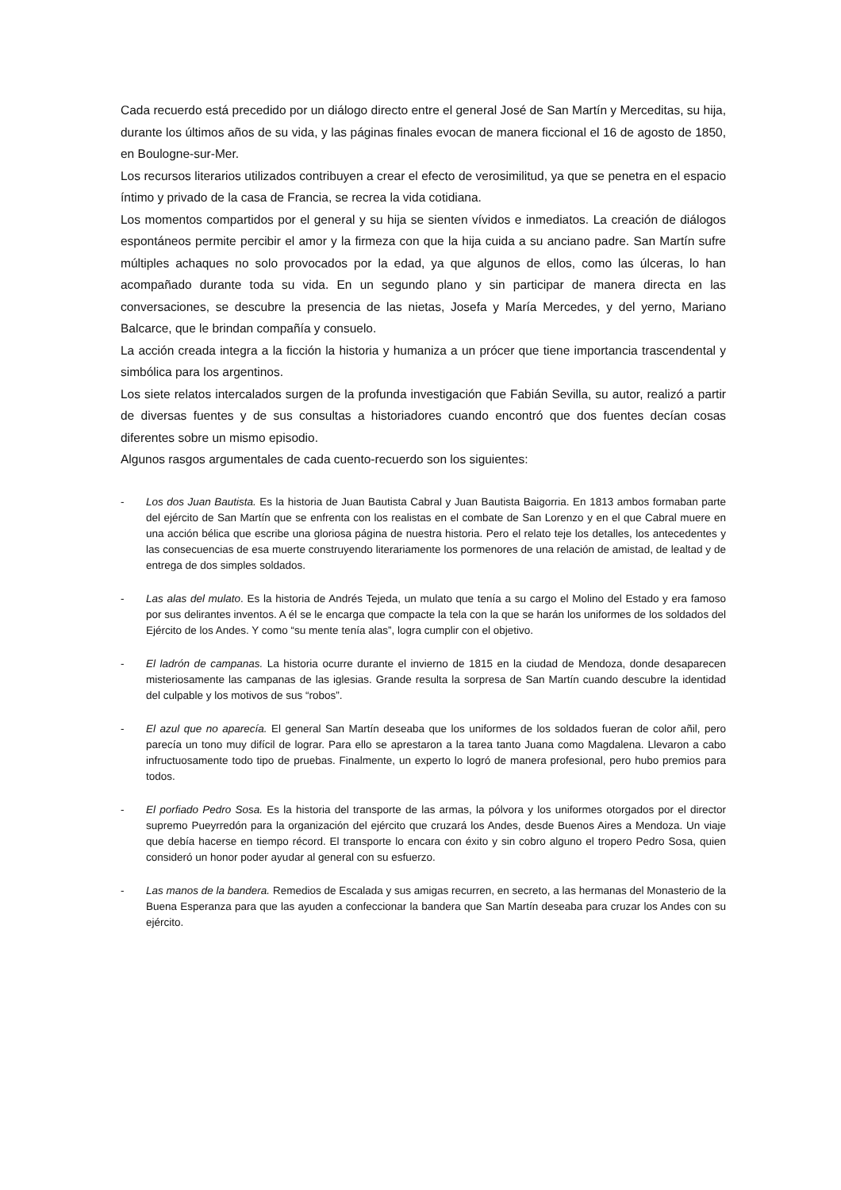Cada recuerdo está precedido por un diálogo directo entre el general José de San Martín y Merceditas, su hija, durante los últimos años de su vida, y las páginas finales evocan de manera ficcional el 16 de agosto de 1850, en Boulogne-sur-Mer.
Los recursos literarios utilizados contribuyen a crear el efecto de verosimilitud, ya que se penetra en el espacio íntimo y privado de la casa de Francia, se recrea la vida cotidiana.
Los momentos compartidos por el general y su hija se sienten vívidos e inmediatos. La creación de diálogos espontáneos permite percibir el amor y la firmeza con que la hija cuida a su anciano padre. San Martín sufre múltiples achaques no solo provocados por la edad, ya que algunos de ellos, como las úlceras, lo han acompañado durante toda su vida. En un segundo plano y sin participar de manera directa en las conversaciones, se descubre la presencia de las nietas, Josefa y María Mercedes, y del yerno, Mariano Balcarce, que le brindan compañía y consuelo.
La acción creada integra a la ficción la historia y humaniza a un prócer que tiene importancia trascendental y simbólica para los argentinos.
Los siete relatos intercalados surgen de la profunda investigación que Fabián Sevilla, su autor, realizó a partir de diversas fuentes y de sus consultas a historiadores cuando encontró que dos fuentes decían cosas diferentes sobre un mismo episodio.
Algunos rasgos argumentales de cada cuento-recuerdo son los siguientes:
- Los dos Juan Bautista. Es la historia de Juan Bautista Cabral y Juan Bautista Baigorria. En 1813 ambos formaban parte del ejército de San Martín que se enfrenta con los realistas en el combate de San Lorenzo y en el que Cabral muere en una acción bélica que escribe una gloriosa página de nuestra historia. Pero el relato teje los detalles, los antecedentes y las consecuencias de esa muerte construyendo literariamente los pormenores de una relación de amistad, de lealtad y de entrega de dos simples soldados.
- Las alas del mulato. Es la historia de Andrés Tejeda, un mulato que tenía a su cargo el Molino del Estado y era famoso por sus delirantes inventos. A él se le encarga que compacte la tela con la que se harán los uniformes de los soldados del Ejército de los Andes. Y como “su mente tenía alas”, logra cumplir con el objetivo.
- El ladrón de campanas. La historia ocurre durante el invierno de 1815 en la ciudad de Mendoza, donde desaparecen misteriosamente las campanas de las iglesias. Grande resulta la sorpresa de San Martín cuando descubre la identidad del culpable y los motivos de sus “robos”.
- El azul que no aparecía. El general San Martín deseaba que los uniformes de los soldados fueran de color añil, pero parecía un tono muy difícil de lograr. Para ello se aprestaron a la tarea tanto Juana como Magdalena. Llevaron a cabo infructuosamente todo tipo de pruebas. Finalmente, un experto lo logró de manera profesional, pero hubo premios para todos.
- El porfiado Pedro Sosa. Es la historia del transporte de las armas, la pólvora y los uniformes otorgados por el director supremo Pueyrredón para la organización del ejército que cruzará los Andes, desde Buenos Aires a Mendoza. Un viaje que debía hacerse en tiempo récord. El transporte lo encara con éxito y sin cobro alguno el tropero Pedro Sosa, quien consideró un honor poder ayudar al general con su esfuerzo.
- Las manos de la bandera. Remedios de Escalada y sus amigas recurren, en secreto, a las hermanas del Monasterio de la Buena Esperanza para que las ayuden a confeccionar la bandera que San Martín deseaba para cruzar los Andes con su ejército.